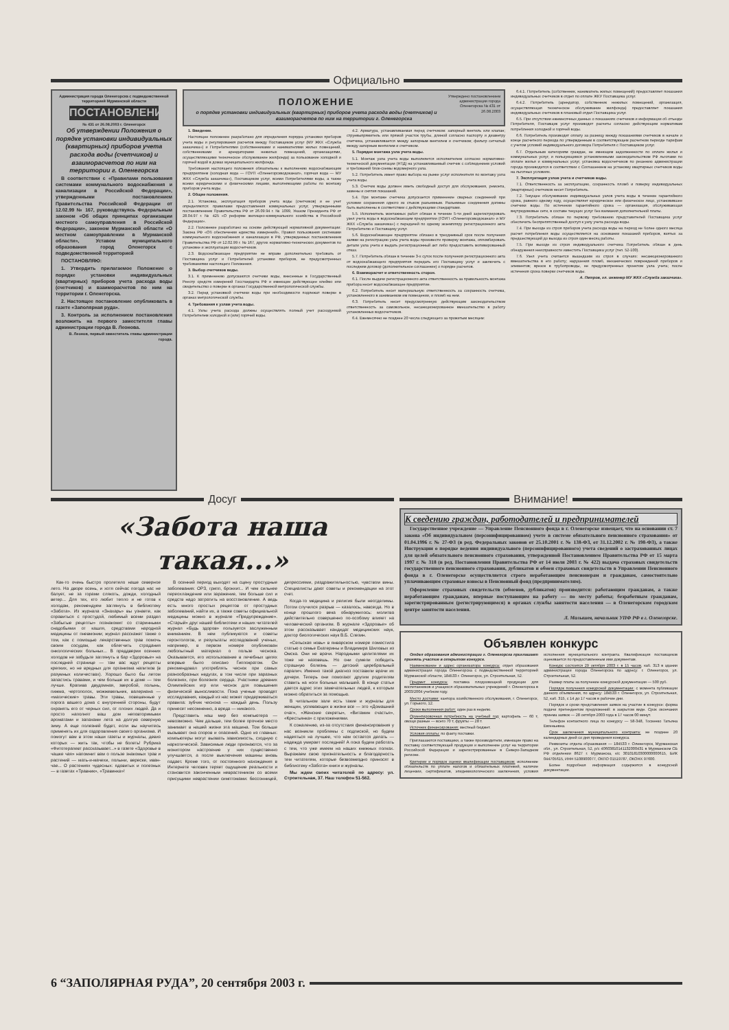Официально
Администрация города Оленегорска с подведомственной территорией Мурманской области
ПОСТАНОВЛЕНИЕ
№ 431 от 26.08.2003 г. Оленегорск
Об утверждении Положения о порядке установки индивидуальных (квартирных) приборов учета расхода воды (счетчиков) и взаиморасчетов по ним на территории г. Оленегорска
В соответствии с «Правилами пользования системами коммунального водоснабжения и канализации в Российской Федерации», утвержденными постановлением Правительства Российской Федерации от 12.02.99 № 167, руководствуясь Федеральным законом «Об общих принципах организации местного самоуправления в Российской Федерации», законом Мурманской области «О местном самоуправлении в Мурманской области», Уставом муниципального образования город Оленегорск с подведомственной территорией
ПОСТАНОВЛЯЮ:
1. Утвердить прилагаемое Положение о порядке установки индивидуальных (квартирных) приборов учета расхода воды (счетчиков) и взаиморасчетов по ним на территории г. Оленегорска.
2. Настоящее постановление опубликовать в газете «Заполярная руда».
3. Контроль за исполнением постановления возложить на первого заместителя главы администрации города В. Леонова.
В. Леонов, первый заместитель главы администрации города.
Утверждено постановлением администрации города Оленегорска № 431 от 26.08.2003
ПОЛОЖЕНИЕ
о порядке установки индивидуальных (квартирных) приборов учета расхода воды (счетчиков) и взаиморасчетов по ним на территории г. Оленегорска
1. Введение.
Настоящее положение разработано для определения порядка установки приборов учета воды и регулирования расчетов между Поставщиком услуг (МУ ЖКХ «Служба заказчика») и Потребителями (собственниками и нанимателями жилых помещений, собственниками и арендаторами нежилых помещений, организациями, осуществляющими техническое обслуживание жилфонда) за пользование холодной и горячей водой в домах муниципального жилфонда.
Требования настоящего положения обязательны к выполнению водоснабжающим предприятием (холодная вода — ГОУП «Оленегорскводоканал», горячая вода — МУ ЖКХ «Служба заказчика»), Поставщиком услуг, всеми Потребителями воды, а также всеми юридическими и физическими лицами, выполняющими работы по монтажу приборов учета воды.
2. Общие положения.
2.1. Установка, эксплуатация приборов учета воды (счетчиков) и ее учет определяются: правилами предоставления коммунальных услуг, утвержденными постановлением Правительства РФ от 26.09.94 г. № 1099, Указом Президента РФ от 28.04.97 г. № 425 «О реформе жилищно-коммунального хозяйства в Российской Федерации».
2.2. Положение разработано на основе действующей нормативной документации: Закона РФ «Об обеспечении единства измерений», Правил пользования системами коммунального водоснабжения и канализации в РФ, утвержденных постановлением Правительства РФ от 12.02.99 г. № 167, других нормативно-технических документов по установке и эксплуатации водосчетчиков.
2.3. Водоснабжающее предприятие не вправе дополнительно требовать от Поставщика услуг и Потребителей установки приборов, не предусмотренных требованиями настоящего Положения.
3. Выбор счетчиков воды.
3.1. К применению допускаются счетчики воды, внесенные в Государственный Реестр средств измерений Госстандарта РФ и имеющие действующее клеймо или свидетельство о поверке в органах Государственной метрологической службы.
3.2. Перед установкой счетчики воды при необходимости подлежат поверке в органах метрологической службы.
4. Требования к узлам учета воды.
4.1. Узлы учета расхода должны осуществлять полный учет расходуемой Потребителем холодной и (или) горячей воды.
4.2. Арматура, устанавливаемая перед счетчиком: запорный вентиль или клапан; струевыпрямитель или прямой участок трубы, длиной согласно паспорту и диаметру счетчика, устанавливается между запорным вентилем и счетчиком; фильтр сетчатый между запорным вентилем и счетчиком.
5. Порядок монтажа узла учета воды.
5.1. Монтаж узла учета воды выполняется исполнителем согласно нормативно-технической документации (НТД) на устанавливаемый счетчик с соблюдением условий и требований блок-схемы водомерного узла.
5.2. Потребитель имеет право выбора на рынке услуг исполнителя по монтажу узла учета воды.
5.3. Счетчик воды должен иметь свободный доступ для обслуживания, ремонта, замены и снятия показаний.
5.4. При монтаже счетчика допускается применение сварных соединений при условии сохранения одного из стыков разъемным. Разъемные соединения должны быть выполнены в соответствии с действующими стандартами.
5.5. Исполнитель монтажных работ обязан в течение 5-ти дней зарегистрировать узел учета воды в водоснабжающем предприятии (ГОУП «Оленегорскводоканал» и МУ ЖКХ «Служба заказчика») с передачей по одному экземпляру регистрационного акта Потребителю и Поставщику услуг.
5.6. Водоснабжающее предприятие обязано в трехдневный срок после получения заявки на регистрацию узла учета воды произвести проверку монтажа, опломбировать детали узла учета и выдать регистрационный акт либо предоставить мотивированный отказ.
5.7. Потребитель обязан в течение 3-х суток после получения регистрационного акта от водоснабжающего предприятия передать его Поставщику услуг и заключить с последним договор (дополнительное соглашение) о порядке расчетов.
6. Взаиморасчет и ответственность сторон.
6.1. После выдачи регистрационного акта ответственность за правильность монтажа прибора несет водоснабжающее предприятие.
6.2. Потребитель несет материальную ответственность за сохранность счетчика, установленного в занимаемом им помещении, и пломб на нем.
6.3. Потребитель несет предусмотренную действующим законодательством ответственность за самовольное, несанкционированное вмешательство в работу установленных водосчетчиков.
6.4. Ежемесячно не позднее 20 числа следующего за прожитым месяцем:
6.4.1. Потребитель (собственник, наниматель жилых помещений) предоставляет показания индивидуальных счетчиков в отдел по оплате ЖКУ Поставщика услуг.
6.4.2. Потребитель (арендатор, собственник нежилых помещений, организация, осуществляющая техническое обслуживание жилфонда) предоставляет показания индивидуальных счетчиков в плановый отдел Поставщика услуг.
6.5. При отсутствии ежемесячных данных о показаниях счетчиков и информации об отъезде Потребителя, Поставщик услуг производит расчеты согласно действующим нормативам потребления холодной и горячей воды.
6.6. Потребитель производит оплату за разницу между показаниями счетчиков в начале и конце расчетного периода по утвержденным в соответствующем расчетном периоде тарифам с учетом условий индивидуального договора Потребителя с Поставщиком услуг.
6.7. Отдельным категориям граждан, не имеющим задолженности по оплате жилья и коммунальных услуг, и пользующимся установленными законодательством РФ льготами по оплате жилья и коммунальных услуг, установка водосчетчиков по решению администрации города производится в соответствии с Соглашением на установку квартирных счетчиков воды на льготных условиях.
7. Эксплуатация узлов учета и счетчиков воды.
7.1. Ответственность за эксплуатацию, сохранность пломб и поверку индивидуальных (квартирных) счетчиков несет Потребитель.
7.2. Текущее обслуживание индивидуальных узлов учета воды в течение гарантийного срока, равного одному году, осуществляет юридическое или физическое лицо, установившее счетчики воды. По истечении гарантийного срока — организация, обслуживающая внутридомовые сети, в составе текущих услуг без взимания дополнительной платы.
7.3. Потребитель обязан по первому требованию представителей Поставщика услуг обеспечить беспрепятственный доступ к узлу учета расхода воды.
7.4. При выходе из строя приборов учета расхода воды на период не более одного месяца расчет потребления воды осуществляется на основании показаний приборов, взятых за предшествующий до выхода из строя один месяц работы.
7.5. При выходе из строя индивидуального счетчика Потребитель обязан в день обнаружения неисправности известить Поставщика услуг (тел. 52-100).
7.6. Узел учета считается вышедшим из строя в случаях: несанкционированного вмешательства в его работу; нарушения пломб, механических повреждений приборов и элементов; врезок в трубопроводы, не предусмотренных проектом узла учета; после истечения срока поверки счетчиков воды.
А. Петров, гл. инженер МУ ЖКХ «Служба заказчика».
Досуг
«Забота наша такая...»
Как-то очень быстро пролетело наше северное лето. На дворе осень, и хотя сейчас погода нас не балует, не за горами слякоть, дожди, холодный ветер... Для тех, кто любит тепло и не готов к холодам, рекомендуем заглянуть в библиотеку «Забота». Из журнала «Знахарь» вы узнаете, как справиться с простудой, любимый всеми раздел «Забытые рецепты» познакомит со старинными снадобьями от кашля, средствами народной медицины от пневмонии; журнал расскажет также о том, как с помощью лекарственных трав помочь своим сосудам, как облегчить страдания онкологических больных... В преддверии осенних холодов не забудьте заглянуть в бар «Здоровье» на последней странице — там вас ждут рецепты крепких, но не вредных для организма напитков (в разумных количествах). Хорошо было бы летом запастись травами, и чем больше их в доме — тем лучше. Крапива двудомная, зверобой, полынь, пижма, чертополох, можжевельник, валериана — «магические» травы. Эти травы, повешенные у порога вашего дома с внутренней стороны, будут охранять его от черных сил, от плохих людей. Да и просто наполнят ваш дом неповторимыми ароматами и запахами лета на долгую северную зиму. А еще полезней будет, если вы научитесь применять их для оздоровления своего организма. И помогут вам в этом наши газеты и журналы, девиз которых — жить так, чтобы не болеть! Рубрика «Фитотерапевт рассказывает...» в газете «Здоровье в чашке чая» напомнит вам о пользе знакомых трав и растений — мать-и-мачехи, полыни, вереске, иван-чае... О растениях чудесных: ядовитых и полезных — в газетах «Травник», «Травинка»!
В осенний период выходят на сцену простудные заболевания: ОРЗ, грипп, бронхит... И чем сильнее переохлаждение или заражение, тем больше сил и средств надо затратить на восстановление. А ведь есть много простых рецептов от простудных заболеваний, найти их, а также советы официальной медицины можно в журнале «Предупреждение». «Старый» друг нашей библиотеки и наших читателей журнал «Будь здоров» пользуется заслуженным вниманием. В нем публикуются и советы геронтологов, и результаты исследований ученых, например, в первом номере опубликован любопытный материал о пользе чеснока. Оказывается, его использование в лечебных целях впервые было описано Гиппократом. Он рекомендовал употреблять чеснок при самых разнообразных недугах, в том числе при заразных болезнях, при болезнях сердца. Участники древних Олимпийских игр ели чеснок для повышения физической выносливости. Пока ученые проводят исследования, каждый из нас может придерживаться правила: зубчик чеснока — каждый день. Пользу принесет несомненно, а вреда — никакого.
Представить наш мир без компьютера — невозможно. Чем дальше, тем более прочное место занимает в нашей жизни эта машина. Том больше вызывает она споров и опасений. Одно из главных: компьютеры могут вызвать зависимость, сходную с наркотической. Зависимые люди признаются, что за монитором настроение у них существенно улучшается, а после выключения машины вновь падает. Кроме того, от постоянного нахождения в Интернете человек теряет ощущение реальности и становится законченным неврастеником со всеми присущими неврастении симптомами: бессонницей, депрессиями, раздражительностью, чувством вины. Специалисты дают советы и рекомендации на этот счет.
Когда-то медицина и религия были неотделимы. Потом случился разрыв — казалось, навсегда. Но в конце прошлого века обнаружилось: молитва действительно совершенно по-особому влияет на человеческий организм. В журнале «Здоровье» об этом рассказывает кандидат медицинских наук, доктор биологических наук В.Б. Слезин.
«Сельская новь» в январском номере поместила статью о семье Екатерины и Владимира Шиловых из Омска. Они не врачи. Народными целителями их тоже не назовешь. Но они сумели победить страшную болезнь — детский церебральный паралич. Именно такой диагноз поставили врачи их дочери. Теперь они помогают другим родителям ставить на ноги больных малышей. В конце статьи дается адрес этих замечательных людей, к которым можно обратиться за помощью.
В читальном зале есть такие и журналы для женщин, успевающих в жизни все — это «Домашний очаг», «Женские секреты», «Витамин счастья», «Крестьянка» с приложениями.
К сожалению, из-за отсутствия финансирования у нас возникли проблемы с подпиской, но будем надеяться на лучшее, что нам остается делать — надежда умирает последней! А пока будем работать с тем, что уже имеем на наших книжных полках. Выражаем свою признательность и благодарность тем читателям, которые безвозмездно приносят в библиотеку «Забота» книги и журналы.
Мы ждем своих читателей по адресу: ул. Строительная, 37. Наш телефон 51-562.
Внимание!
К сведению граждан, работодателей и предпринимателей
Государственное учреждение — Управление Пенсионного фонда в г. Оленегорске извещает, что на основании ст. 7 закона «Об индивидуальном (персонифицированном) учете в системе обязательного пенсионного страхования» от 01.04.1996 г. № 27-ФЗ (в ред. Федеральных законов от 25.10.2001 г. № 138-ФЗ, от 31.12.2002 г. № 198-ФЗ), а также Инструкции о порядке ведения индивидуального (персонифицированного) учета сведений о застрахованных лицах для целей обязательного пенсионного страхования, утвержденной Постановлением Правительства РФ от 15 марта 1997 г. № 318 (в ред. Постановления Правительства РФ от 14 июля 2003 г. № 422) выдача страховых свидетельств государственного пенсионного страхования, дубликатов и обмен страховых свидетельств в Управлении Пенсионного фонда в г. Оленегорске осуществляется строго неработающим пенсионерам и гражданам, самостоятельно уплачивающим страховые взносы в Пенсионный фонд (предпринимателям).
Оформление страховых свидетельств (обменов, дубликатов) производится: работающим гражданам, а также неработающим гражданам, впервые поступающим на работу — по месту работы; безработным гражданам, зарегистрированным (регистрирующимся) в органах службы занятости населения — в Оленегорском городском центре занятости населения.
Л. Малышев, начальник УПФ РФ в г. Оленегорске.
Объявлен конкурс
Отдел образования администрации г. Оленегорска приглашает принять участие в открытом конкурсе.
Наименование и адрес организатора конкурса: отдел образования администрации города Оленегорска с подведомственной территорией Мурманской области, 184533 г. Оленегорск, ул. Строительная, 52.
Предмет конкурса: поставка плодоовощной продукции для воспитанников и учащихся образовательных учреждений г. Оленегорска в 2003/2004 учебном году.
Место доставки: кантора хозяйственного обслуживания, г. Оленегорск, ул. Горького, 12.
Сроки выполнения работ: один раз в неделю.
Ориентировочная потребность на учебный год: картофель — 60 т, овощи разные — всего 70 т, фрукты — 28 т.
Источник финансирования: местный бюджет.
Условия оплаты: по факту поставки.
Приглашаются поставщики, а также производители, имеющие право на поставку соответствующей продукции и выполнение услуг на территории Российской Федерации и зарегистрированные в Северо-Западном регионе.
Критерии и порядок оценки квалификации поставщиков: исполнение обязательств по уплате налогов и обязательных платежей, наличие лицензии, сертификатов, эпидемиологического заключения, условия исполнения муниципального контракта. Квалификация поставщиков оценивается по предоставленным ими документам.
Конкурс состоится 29 октября 2003 г. в 15 часов, каб. 313 в здании администрации города Оленегорска по адресу: г. Оленегорск, ул. Строительная, 52.
Размер платы за получение конкурсной документации — 500 руб.
Порядок получения конкурсной документации: с момента публикации данного объявления, по адресу: 184533 г. Оленегорск, ул. Строительная, 52, каб. 315, с 14 до 17 часов в рабочие дни.
Порядок и сроки представления заявок на участие в конкурсе: форма подачи претендентом предложений: в закрытом виде. Срок окончания приема заявок — 28 октября 2003 года в 17 часов 00 минут.
Телефон контактного лица по конкурсу — 58-348, Тоскенко Татьяна Евгеньевна.
Срок заключения муниципального контракта: не позднее 20 календарных дней со дня проведения конкурса.
Реквизиты отдела образования — 184533 г. Оленегорск, Мурманская обл., ул. Строительная, 52, р/с 40603810141132000431 в Мурманском СБ РФ отделении 8627 г. Мурманска, к/с 30101810300000000615, БИК 044705615, ИНН 5108900077, ОКПО 01519787, ОКОНХ 97600.
Более подробная информация содержится в конкурсной документации.
6 “ЗАПОЛЯРНАЯ РУДА”, 20 сентября 2003 г.